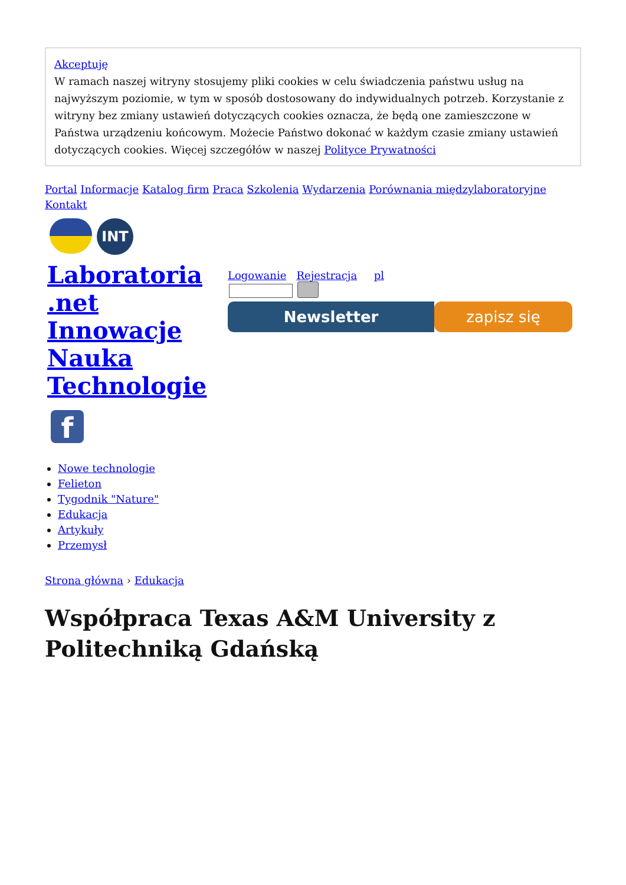Akceptuję
W ramach naszej witryny stosujemy pliki cookies w celu świadczenia państwu usług na najwyższym poziomie, w tym w sposób dostosowany do indywidualnych potrzeb. Korzystanie z witryny bez zmiany ustawień dotyczących cookies oznacza, że będą one zamieszczone w Państwa urządzeniu końcowym. Możecie Państwo dokonać w każdym czasie zmiany ustawień dotyczących cookies. Więcej szczegółów w naszej Polityce Prywatności
Portal Informacje Katalog firm Praca Szkolenia Wydarzenia Porównania międzylaboratoryjne Kontakt
INT
Laboratoria .net Innowacje Nauka Technologie
f
Logowanie Rejestracja pl
Newsletter zapisz się
Nowe technologie
Felieton
Tygodnik "Nature"
Edukacja
Artykuły
Przemysł
Strona główna › Edukacja
Współpraca Texas A&M University z Politechniką Gdańską